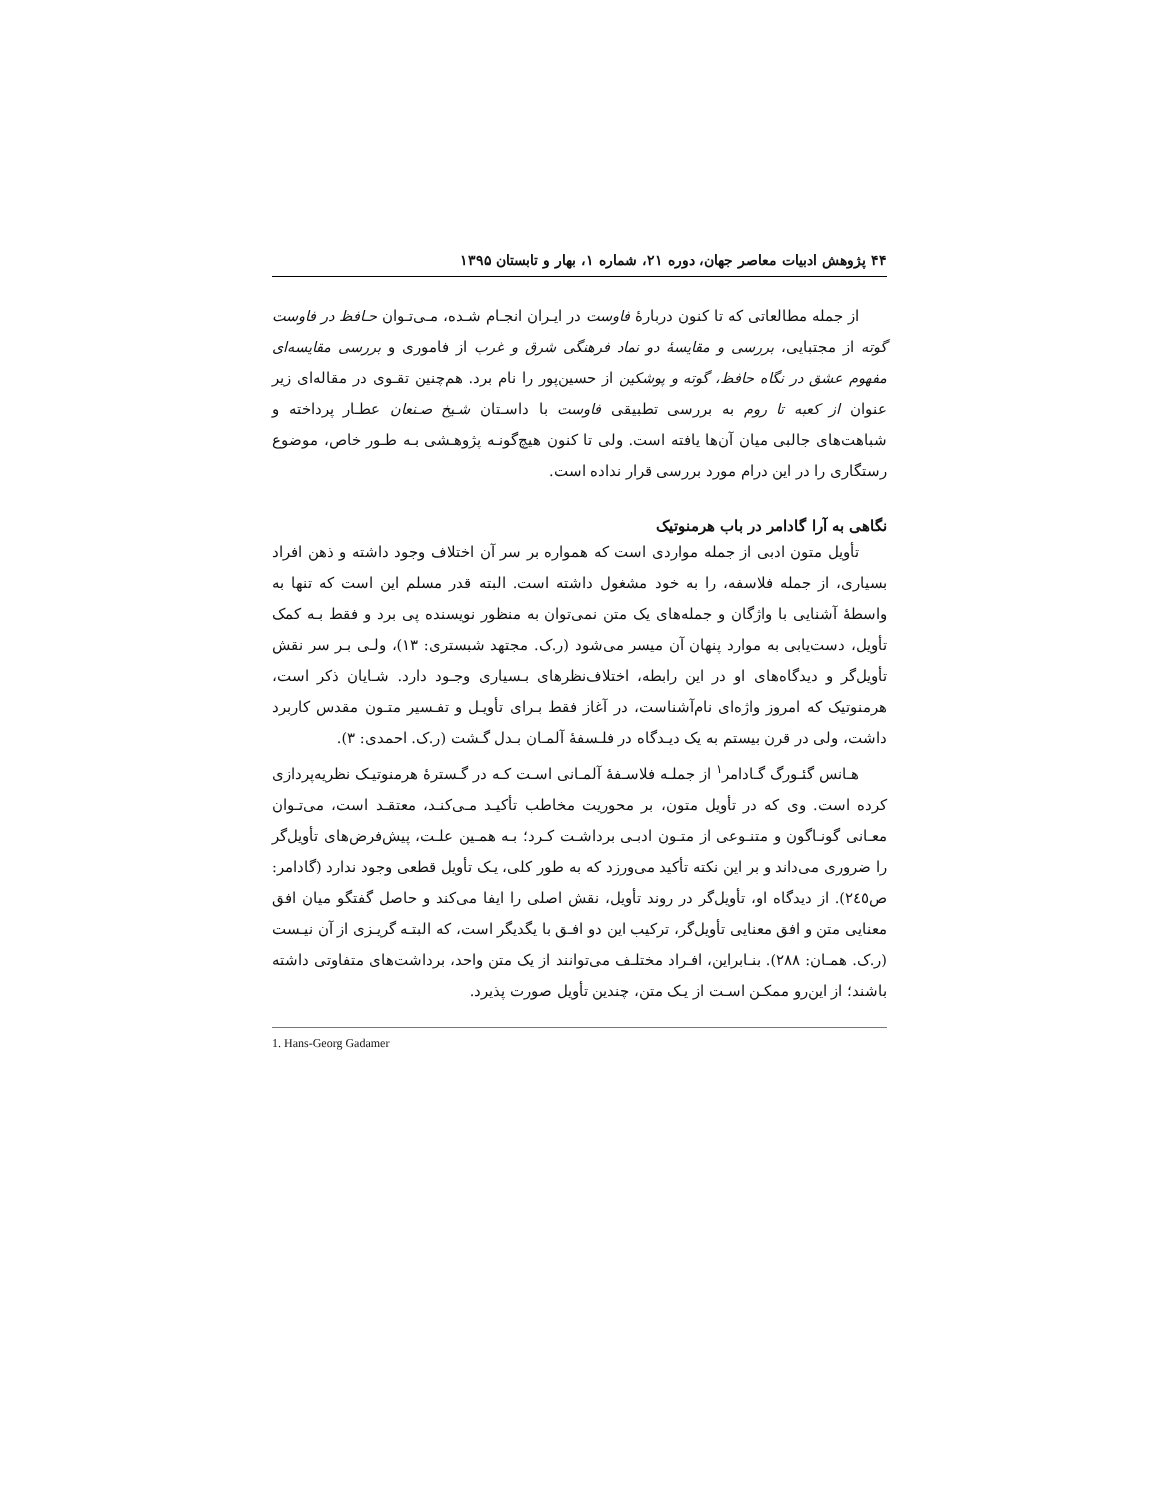۴۴ پژوهش ادبیات معاصر جهان، دوره ۲۱، شماره ۱، بهار و تابستان ۱۳۹۵
از جمله مطالعاتی که تا کنون دربارهٔ فاوست در ایـران انجـام شـده، مـی‌تـوان حـافظ در فاوست گوته از مجتبایی، بررسی و مقایسهٔ دو نماد فرهنگی شرق و غرب از فاموری و بررسی مقایسه‌ای مفهوم عشق در نگاه حافظ، گوته و پوشکین از حسین‌پور را نام برد. هم‌چنین تقـوی در مقاله‌ای زیر عنوان از کعبه تا روم به بررسی تطبیقی فاوست با داسـتان شـیخ صـنعان عطـار پرداخته و شباهت‌های جالبی میان آن‌ها یافته است. ولی تا کنون هیچ‌گونـه پژوهـشی بـه طـور خاص، موضوع رستگاری را در این درام مورد بررسی قرار نداده است.
نگاهی به آرا گادامر در باب هرمنوتیک
تأویل متون ادبی از جمله مواردی است که همواره بر سر آن اختلاف وجود داشته و ذهن افراد بسیاری، از جمله فلاسفه، را به خود مشغول داشته است. البته قدر مسلم این است که تنها به واسطهٔ آشنایی با واژگان و جمله‌های یک متن نمی‌توان به منظور نویسنده پی برد و فقط بـه کمک تأویل، دست‌یابی به موارد پنهان آن میسر می‌شود (ر.ک. مجتهد شبستری: ۱۳)، ولـی بـر سر نقش تأویل‌گر و دیدگاه‌های او در این رابطه، اختلاف‌نظرهای بـسیاری وجـود دارد. شـایان ذکر است، هرمنوتیک که امروز واژه‌ای نام‌آشناست، در آغاز فقط بـرای تأویـل و تفـسیر متـون مقدس کاربرد داشت، ولی در قرن بیستم به یک دیـدگاه در فلـسفهٔ آلمـان بـدل گـشت (ر.ک. احمدی: ۳).
هـانس گئـورگ گـادامر<sup>۱</sup> از جملـه فلاسـفهٔ آلمـانی اسـت کـه در گـسترهٔ هرمنوتیـک نظریه‌پردازی کرده است. وی که در تأویل متون، بر محوریت مخاطب تأکیـد مـی‌کنـد، معتقـد است، می‌تـوان معـانی گونـاگون و متنـوعی از متـون ادبـی برداشـت کـرد؛ بـه همـین علـت، پیش‌فرض‌های تأویل‌گر را ضروری می‌داند و بر این نکته تأکید می‌ورزد که به طور کلی، یـک تأویل قطعی وجود ندارد (گادامر: ص۲٤٥). از دیدگاه او، تأویل‌گر در روند تأویل، نقش اصلی را ایفا می‌کند و حاصل گفتگو میان افق معنایی متن و افق معنایی تأویل‌گر، ترکیب این دو افـق با یگدیگر است، که البتـه گریـزی از آن نیـست (ر.ک. همـان: ۲۸۸). بنـابراین، افـراد مختلـف می‌توانند از یک متن واحد، برداشت‌های متفاوتی داشته باشند؛ از این‌رو ممکـن اسـت از یـک متن، چندین تأویل صورت پذیرد.
1. Hans-Georg Gadamer